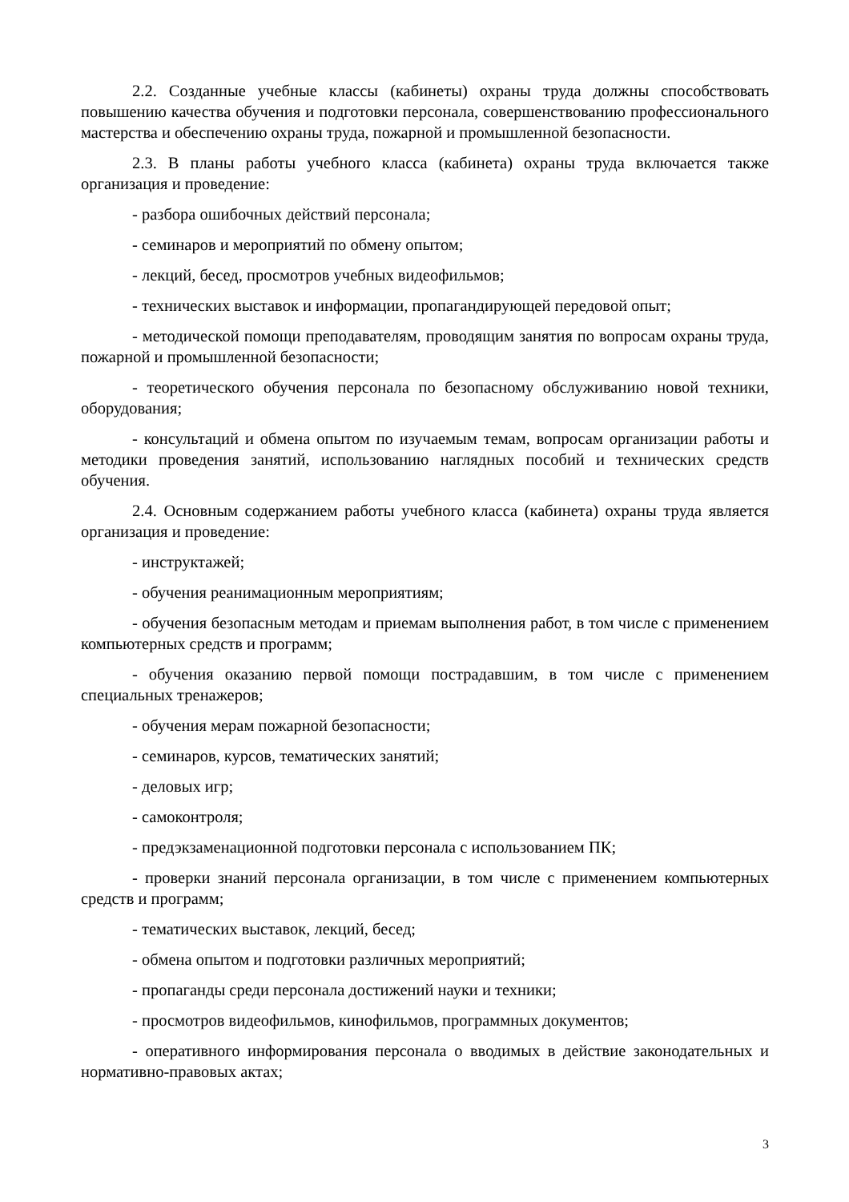2.2. Созданные учебные классы (кабинеты) охраны труда должны способствовать повышению качества обучения и подготовки персонала, совершенствованию профессионального мастерства и обеспечению охраны труда, пожарной и промышленной безопасности.
2.3. В планы работы учебного класса (кабинета) охраны труда включается также организация и проведение:
- разбора ошибочных действий персонала;
- семинаров и мероприятий по обмену опытом;
- лекций, бесед, просмотров учебных видеофильмов;
- технических выставок и информации, пропагандирующей передовой опыт;
- методической помощи преподавателям, проводящим занятия по вопросам охраны труда, пожарной и промышленной безопасности;
- теоретического обучения персонала по безопасному обслуживанию новой техники, оборудования;
- консультаций и обмена опытом по изучаемым темам, вопросам организации работы и методики проведения занятий, использованию наглядных пособий и технических средств обучения.
2.4. Основным содержанием работы учебного класса (кабинета) охраны труда является организация и проведение:
- инструктажей;
- обучения реанимационным мероприятиям;
- обучения безопасным методам и приемам выполнения работ, в том числе с применением компьютерных средств и программ;
- обучения оказанию первой помощи пострадавшим, в том числе с применением специальных тренажеров;
- обучения мерам пожарной безопасности;
- семинаров, курсов, тематических занятий;
- деловых игр;
- самоконтроля;
- предэкзаменационной подготовки персонала с использованием ПК;
- проверки знаний персонала организации, в том числе с применением компьютерных средств и программ;
- тематических выставок, лекций, бесед;
- обмена опытом и подготовки различных мероприятий;
- пропаганды среди персонала достижений науки и техники;
- просмотров видеофильмов, кинофильмов, программных документов;
- оперативного информирования персонала о вводимых в действие законодательных и нормативно-правовых актах;
3